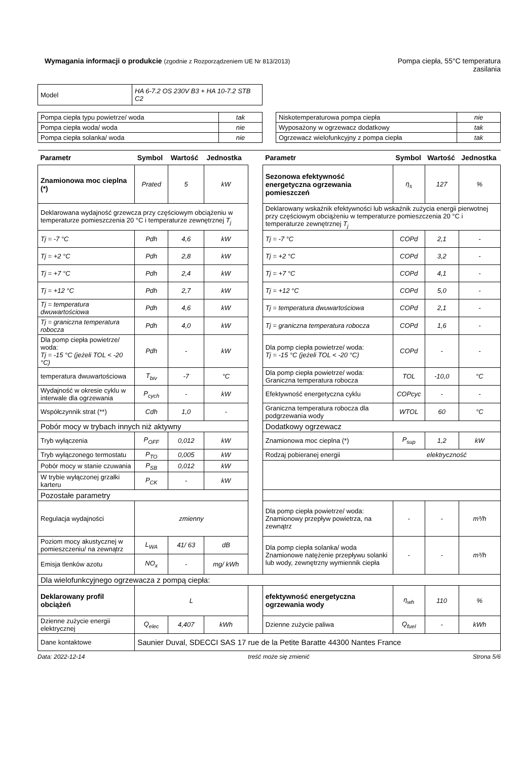Wymagania informacji o produkcie (zgodnie z Rozporządzeniem UE Nr 813/2013)
Pompa ciepła, 55°C temperatura
zasilania
| Model | HA 6-7.2 OS 230V B3 + HA 10-7.2 STB C2 |
| Pompa ciepła typu powietrze/ woda | tak |
| Pompa ciepła woda/ woda | nie |
| Pompa ciepła solanka/ woda | nie |
| Niskotemperaturowa pompa ciepła | nie |
| Wyposażony w ogrzewacz dodatkowy | tak |
| Ogrzewacz wielofunkcyjny z pompa ciepła | tak |
| Parametr | Symbol | Wartość | Jednostka | | Parametr | Symbol | Wartość | Jednostka |
| --- | --- | --- | --- | --- | --- | --- | --- | --- |
| Znamionowa moc cieplna (*) | Prated | 5 | kW | | Sezonowa efektywność energetyczna ogrzewania pomieszczeń | η<sub>s</sub> | 127 | % |
| Deklarowana wydajność grzewcza przy częściowym obciążeniu w temperaturze pomieszczenia 20 °C i temperaturze zewnętrznej T<sub>j</sub> | | | | | Deklarowany wskaźnik efektywności lub wskaźnik zużycia energii pierwotnej przy częściowym obciążeniu w temperaturze pomieszczenia 20 °C i temperaturze zewnętrznej T<sub>j</sub> | | | |
| Tj = -7 °C | Pdh | 4,6 | kW | | Tj = -7 °C | COPd | 2,1 | - |
| Tj = +2 °C | Pdh | 2,8 | kW | | Tj = +2 °C | COPd | 3,2 | - |
| Tj = +7 °C | Pdh | 2,4 | kW | | Tj = +7 °C | COPd | 4,1 | - |
| Tj = +12 °C | Pdh | 2,7 | kW | | Tj = +12 °C | COPd | 5,0 | - |
| Tj = temperatura dwuwartościowa | Pdh | 4,6 | kW | | Tj = temperatura dwuwartościowa | COPd | 2,1 | - |
| Tj = graniczna temperatura robocza | Pdh | 4,0 | kW | | Tj = graniczna temperatura robocza | COPd | 1,6 | - |
| Dla pomp ciepła powietrze/ woda: Tj = -15 °C (jeżeli TOL < -20 °C) | Pdh | - | kW | | Dla pomp ciepła powietrze/ woda: Tj = -15 °C (jeżeli TOL < -20 °C) | COPd | - | - |
| temperatura dwuwartościowa | T<sub>biv</sub> | -7 | °C | | Dla pomp ciepła powietrze/ woda: Graniczna temperatura robocza | TOL | -10,0 | °C |
| Wydajność w okresie cyklu w interwale dla ogrzewania | P<sub>cych</sub> | - | kW | | Efektywność energetyczna cyklu | COPcyc | - | - |
| Współczynnik strat (**) | Cdh | 1,0 | - | | Graniczna temperatura robocza dla podgrzewania wody | WTOL | 60 | °C |
| Pobór mocy w trybach innych niż aktywny | | | | | Dodatkowy ogrzewacz | | | |
| Tryb wyłączenia | P<sub>OFF</sub> | 0,012 | kW | | Znamionowa moc cieplna (*) | P<sub>sup</sub> | 1,2 | kW |
| Tryb wyłączonego termostatu | P<sub>TO</sub> | 0,005 | kW | | Rodzaj pobieranej energii | elektryczność | | |
| Pobór mocy w stanie czuwania | P<sub>SB</sub> | 0,012 | kW | | | | | |
| W trybie wyłączonej grzałki karteru | P<sub>CK</sub> | - | kW | | | | | |
| Pozostałe parametry | | | | | | | | |
| Regulacja wydajności | zmienny | | | | Dla pomp ciepła powietrze/ woda: Znamionowy przepływ powietrza, na zewnątrz | - | - | m³/h |
| Poziom mocy akustycznej w pomieszczeniu/ na zewnątrz | L<sub>WA</sub> | 41/ 63 | dB | | Dla pomp ciepła solanka/ woda Znamionowe natężenie przepływu solanki lub wody, zewnętrzny wymiennik ciepła | - | - | m³/h |
| Emisja tlenków azotu | NO<sub>x</sub> | - | mg/ kWh | | | | | |
| Dla wielofunkcyjnego ogrzewacza z pompą ciepła: | | | | | | | | |
| Deklarowany profil obciążeń | L | | | | efektywność energetyczna ogrzewania wody | η<sub>wh</sub> | 110 | % |
| Dzienne zużycie energii elektrycznej | Q<sub>elec</sub> | 4,407 | kWh | | Dzienne zużycie paliwa | Q<sub>fuel</sub> | - | kWh |
| Dane kontaktowe | Saunier Duval, SDECCI SAS 17 rue de la Petite Baratte 44300 Nantes France | | | | | | | |
Data: 2022-12-14 treść może się zmienić Strona 5/6